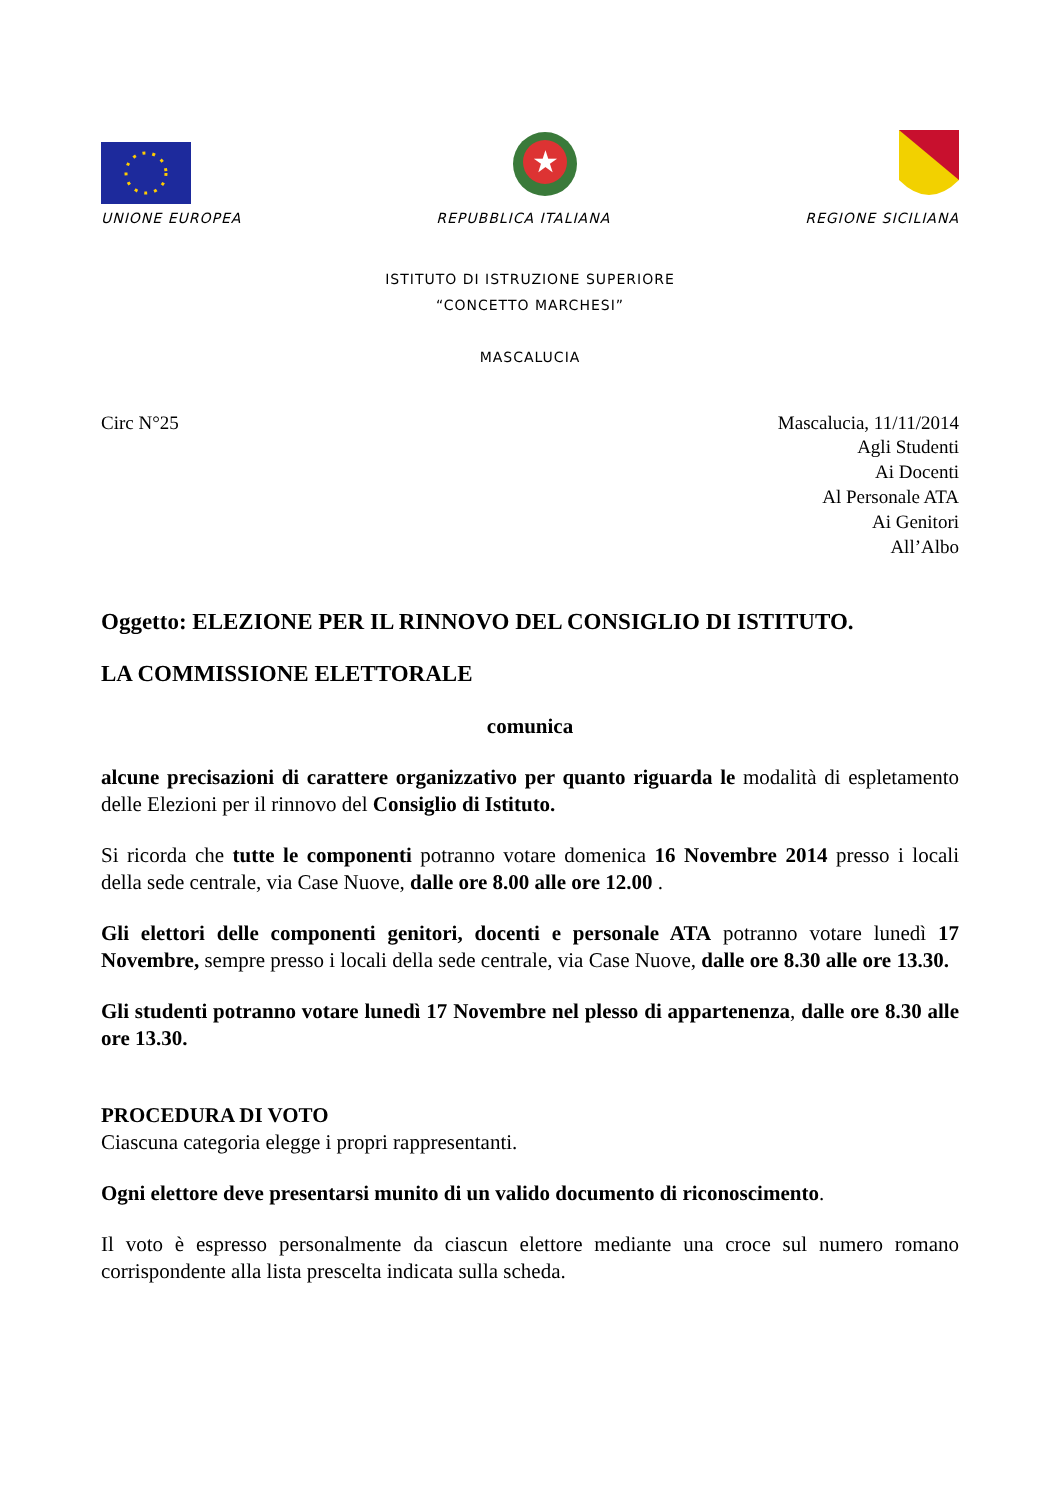★
UNIONE EUROPEA REPUBBLICA ITALIANA REGIONE SICILIANA
ISTITUTO DI ISTRUZIONE SUPERIORE
“CONCETTO MARCHESI”
MASCALUCIA
Circ N°25 Mascalucia, 11/11/2014
Agli Studenti
Ai Docenti
Al Personale ATA
Ai Genitori
All’Albo
Oggetto: ELEZIONE PER IL RINNOVO DEL CONSIGLIO DI ISTITUTO.
LA COMMISSIONE ELETTORALE
comunica
alcune precisazioni di carattere organizzativo per quanto riguarda le modalità di espletamento delle Elezioni per il rinnovo del Consiglio di Istituto.
Si ricorda che tutte le componenti potranno votare domenica 16 Novembre 2014 presso i locali della sede centrale, via Case Nuove, dalle ore 8.00 alle ore 12.00 .
Gli elettori delle componenti genitori, docenti e personale ATA potranno votare lunedì 17 Novembre, sempre presso i locali della sede centrale, via Case Nuove, dalle ore 8.30 alle ore 13.30.
Gli studenti potranno votare lunedì 17 Novembre nel plesso di appartenenza, dalle ore 8.30 alle ore 13.30.
PROCEDURA DI VOTO
Ciascuna categoria elegge i propri rappresentanti.
Ogni elettore deve presentarsi munito di un valido documento di riconoscimento.
Il voto è espresso personalmente da ciascun elettore mediante una croce sul numero romano corrispondente alla lista prescelta indicata sulla scheda.